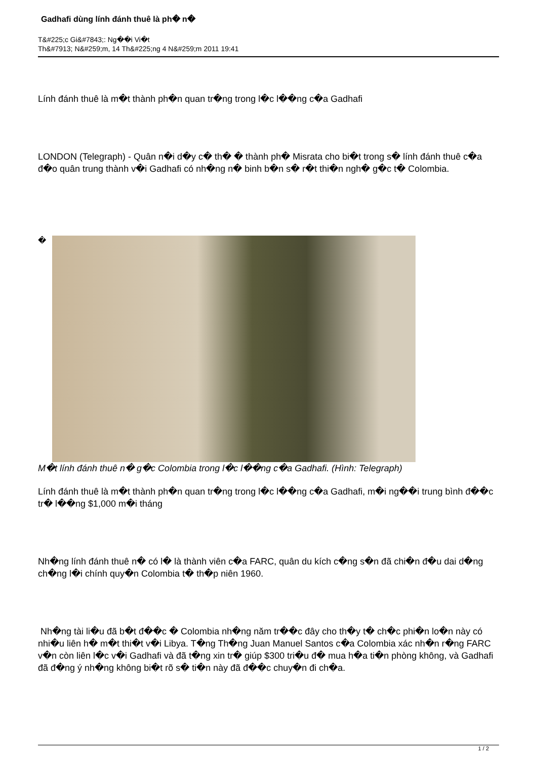Gadhafi dùng lính đánh thuê là ph� n�
T&#225;c Gi&#7843;: Ng��i Vi�t
Th&#7913; N&#259;m, 14 Th&#225;ng 4 N&#259;m 2011 19:41
Lính đánh thuê là m�t thành ph�n quan tr�ng trong l�c l��ng c�a Gadhafi
LONDON (Telegraph) - Quân n�i d�y c� th� � thành ph� Misrata cho bi�t trong s� lính đánh thuê c�a đ�o quân trung thành v�i Gadhafi có nh�ng n� binh b�n s� r�t thi�n ngh� g�c t� Colombia.
�
M�t lính đánh thuê n� g�c Colombia trong l�c l��ng c�a Gadhafi. (Hình: Telegraph)
Lính đánh thuê là m�t thành ph�n quan tr�ng trong l�c l��ng c�a Gadhafi, m�i ng��i trung bình đ��c tr� l��ng $1,000 m�i tháng
Nh�ng lính đánh thuê n� có l� là thành viên c�a FARC, quân du kích c�ng s�n đã chi�n đ�u dai d�ng ch�ng l�i chính quy�n Colombia t� th�p niên 1960.
Nh�ng tài li�u đã b�t đ��c � Colombia nh�ng năm tr��c đây cho th�y t� ch�c phi�n lo�n này có nhi�u liên h� m�t thi�t v�i Libya. T�ng Th�ng Juan Manuel Santos c�a Colombia xác nh�n r�ng FARC v�n còn liên l�c v�i Gadhafi và đã t�ng xin tr� giúp $300 tri�u đ� mua h�a ti�n phòng không, và Gadhafi đã đ�ng ý nh�ng không bi�t rõ s� ti�n này đã đ��c chuy�n đi ch�a.
1 / 2